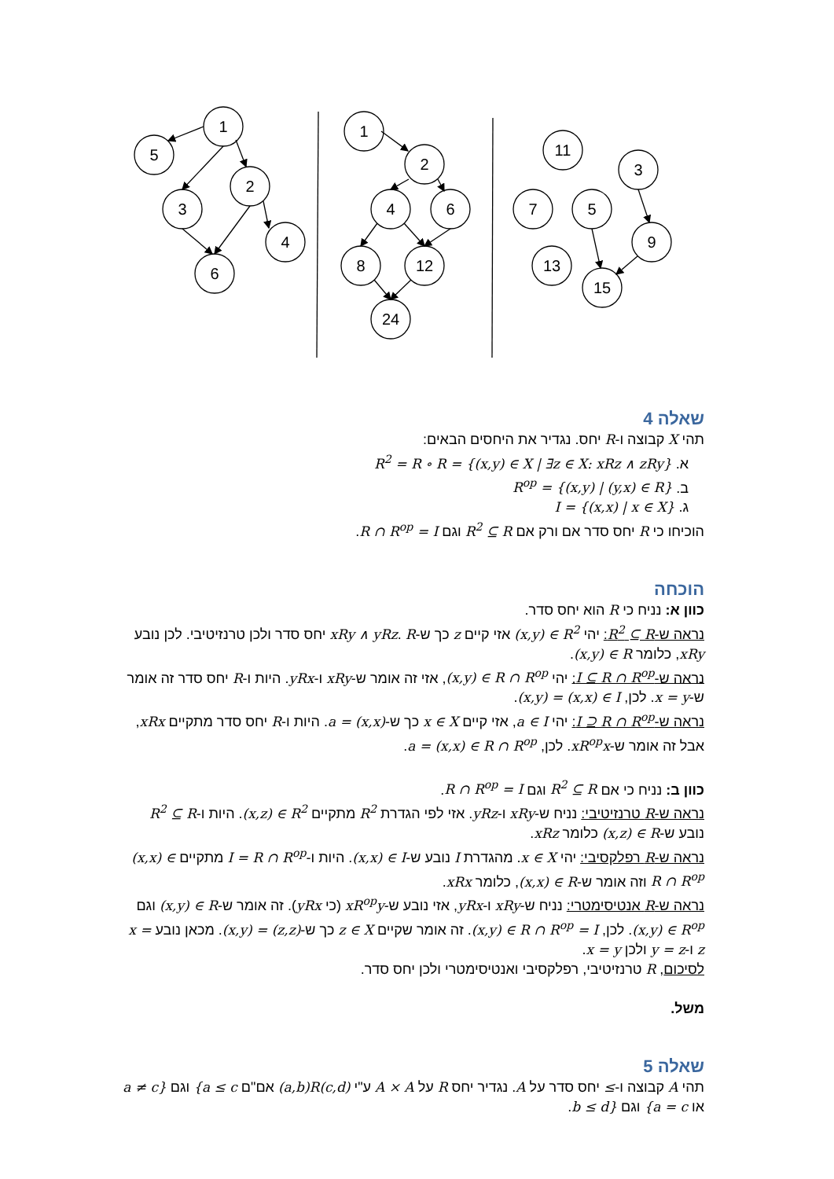1
5
3
2
4
6
1
2
4
6
8
12
24
11
3
7
5
9
13
15
שאלה 4
תהי X קבוצה ו-R יחס. נגדיר את היחסים הבאים:
א. R<sup>2</sup> = R ∘ R = {(x,y) ∈ X | ∃z ∈ X: xRz ∧ zRy}
ב. R<sup>op</sup> = {(x,y) | (y,x) ∈ R}
ג. I = {(x,x) | x ∈ X}
הוכיחו כי R יחס סדר אם ורק אם R<sup>2</sup> ⊆ R וגם R ∩ R<sup>op</sup> = I.
הוכחה
כוון א: נניח כי R הוא יחס סדר.
נראה ש-R<sup>2</sup> ⊆ R: יהי (x,y) ∈ R<sup>2</sup> אזי קיים z כך ש-xRy ∧ yRz. R יחס סדר ולכן טרנזיטיבי. לכן נובע xRy, כלומר (x,y) ∈ R.
נראה ש-I ⊆ R ∩ R<sup>op</sup>: יהי (x,y) ∈ R ∩ R<sup>op</sup>, אזי זה אומר ש-xRy ו-yRx. היות ו-R יחס סדר זה אומר ש-x = y. לכן, (x,y) = (x,x) ∈ I.
נראה ש-I ⊇ R ∩ R<sup>op</sup>: יהי a ∈ I, אזי קיים x ∈ X כך ש-a = (x,x). היות ו-R יחס סדר מתקיים xRx, אבל זה אומר ש-xR<sup>op</sup>x. לכן, a = (x,x) ∈ R ∩ R<sup>op</sup>.
כוון ב: נניח כי אם R<sup>2</sup> ⊆ R וגם R ∩ R<sup>op</sup> = I.
נראה ש-R טרנזיטיבי: נניח ש-xRy ו-yRz. אזי לפי הגדרת R<sup>2</sup> מתקיים (x,z) ∈ R<sup>2</sup>. היות ו-R<sup>2</sup> ⊆ R נובע ש-(x,z) ∈ R כלומר xRz.
נראה ש-R רפלקסיבי: יהי x ∈ X. מהגדרת I נובע ש-(x,x) ∈ I. היות ו-I = R ∩ R<sup>op</sup> מתקיים (x,x) ∈ R ∩ R<sup>op</sup> וזה אומר ש-(x,x) ∈ R, כלומר xRx.
נראה ש-R אנטיסימטרי: נניח ש-xRy ו-yRx, אזי נובע ש-xR<sup>op</sup>y (כי yRx). זה אומר ש-(x,y) ∈ R וגם (x,y) ∈ R<sup>op</sup>. לכן, (x,y) ∈ R ∩ R<sup>op</sup> = I. זה אומר שקיים z ∈ X כך ש-(x,y) = (z,z). מכאן נובע x = z ו-y = z ולכן x = y.
לסיכום, R טרנזיטיבי, רפלקסיבי ואנטיסימטרי ולכן יחס סדר.
משל.
שאלה 5
תהי A קבוצה ו-≤ יחס סדר על A. נגדיר יחס R על A × A ע"י (a,b)R(c,d) אם"ם {a ≤ c וגם a ≠ c} או {a = c וגם b ≤ d}.